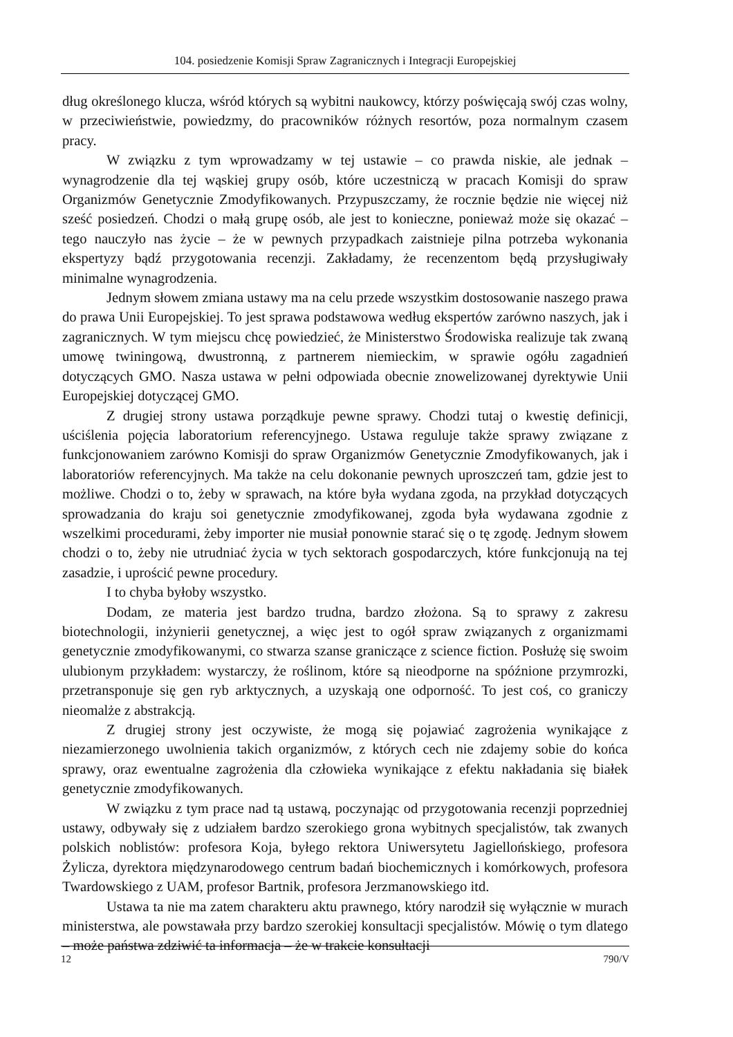104. posiedzenie Komisji Spraw Zagranicznych i Integracji Europejskiej
dług określonego klucza, wśród których są wybitni naukowcy, którzy poświęcają swój czas wolny, w przeciwieństwie, powiedzmy, do pracowników różnych resortów, poza normalnym czasem pracy.
W związku z tym wprowadzamy w tej ustawie – co prawda niskie, ale jednak – wynagrodzenie dla tej wąskiej grupy osób, które uczestniczą w pracach Komisji do spraw Organizmów Genetycznie Zmodyfikowanych. Przypuszczamy, że rocznie będzie nie więcej niż sześć posiedzeń. Chodzi o małą grupę osób, ale jest to konieczne, ponieważ może się okazać – tego nauczyło nas życie – że w pewnych przypadkach zaistnieje pilna potrzeba wykonania ekspertyzy bądź przygotowania recenzji. Zakładamy, że recenzentom będą przysługiwały minimalne wynagrodzenia.
Jednym słowem zmiana ustawy ma na celu przede wszystkim dostosowanie naszego prawa do prawa Unii Europejskiej. To jest sprawa podstawowa według ekspertów zarówno naszych, jak i zagranicznych. W tym miejscu chcę powiedzieć, że Ministerstwo Środowiska realizuje tak zwaną umowę twiningową, dwustronną, z partnerem niemieckim, w sprawie ogółu zagadnień dotyczących GMO. Nasza ustawa w pełni odpowiada obecnie znowelizowanej dyrektywie Unii Europejskiej dotyczącej GMO.
Z drugiej strony ustawa porządkuje pewne sprawy. Chodzi tutaj o kwestię definicji, uściślenia pojęcia laboratorium referencyjnego. Ustawa reguluje także sprawy związane z funkcjonowaniem zarówno Komisji do spraw Organizmów Genetycznie Zmodyfikowanych, jak i laboratoriów referencyjnych. Ma także na celu dokonanie pewnych uproszczeń tam, gdzie jest to możliwe. Chodzi o to, żeby w sprawach, na które była wydana zgoda, na przykład dotyczących sprowadzania do kraju soi genetycznie zmodyfikowanej, zgoda była wydawana zgodnie z wszelkimi procedurami, żeby importer nie musiał ponownie starać się o tę zgodę. Jednym słowem chodzi o to, żeby nie utrudniać życia w tych sektorach gospodarczych, które funkcjonują na tej zasadzie, i uprościć pewne procedury.
I to chyba byłoby wszystko.
Dodam, ze materia jest bardzo trudna, bardzo złożona. Są to sprawy z zakresu biotechnologii, inżynierii genetycznej, a więc jest to ogół spraw związanych z organizmami genetycznie zmodyfikowanymi, co stwarza szanse graniczące z science fiction. Posłużę się swoim ulubionym przykładem: wystarczy, że roślinom, które są nieodporne na spóźnione przymrozki, przetransponuje się gen ryb arktycznych, a uzyskają one odporność. To jest coś, co graniczy nieomalże z abstrakcją.
Z drugiej strony jest oczywiste, że mogą się pojawiać zagrożenia wynikające z niezamierzonego uwolnienia takich organizmów, z których cech nie zdajemy sobie do końca sprawy, oraz ewentualne zagrożenia dla człowieka wynikające z efektu nakładania się białek genetycznie zmodyfikowanych.
W związku z tym prace nad tą ustawą, poczynając od przygotowania recenzji poprzedniej ustawy, odbywały się z udziałem bardzo szerokiego grona wybitnych specjalistów, tak zwanych polskich noblistów: profesora Koja, byłego rektora Uniwersytetu Jagiellońskiego, profesora Żylicza, dyrektora międzynarodowego centrum badań biochemicznych i komórkowych, profesora Twardowskiego z UAM, profesor Bartnik, profesora Jerzmanowskiego itd.
Ustawa ta nie ma zatem charakteru aktu prawnego, który narodził się wyłącznie w murach ministerstwa, ale powstawała przy bardzo szerokiej konsultacji specjalistów. Mówię o tym dlatego – może państwa zdziwić ta informacja – że w trakcie konsultacji
12 790/V